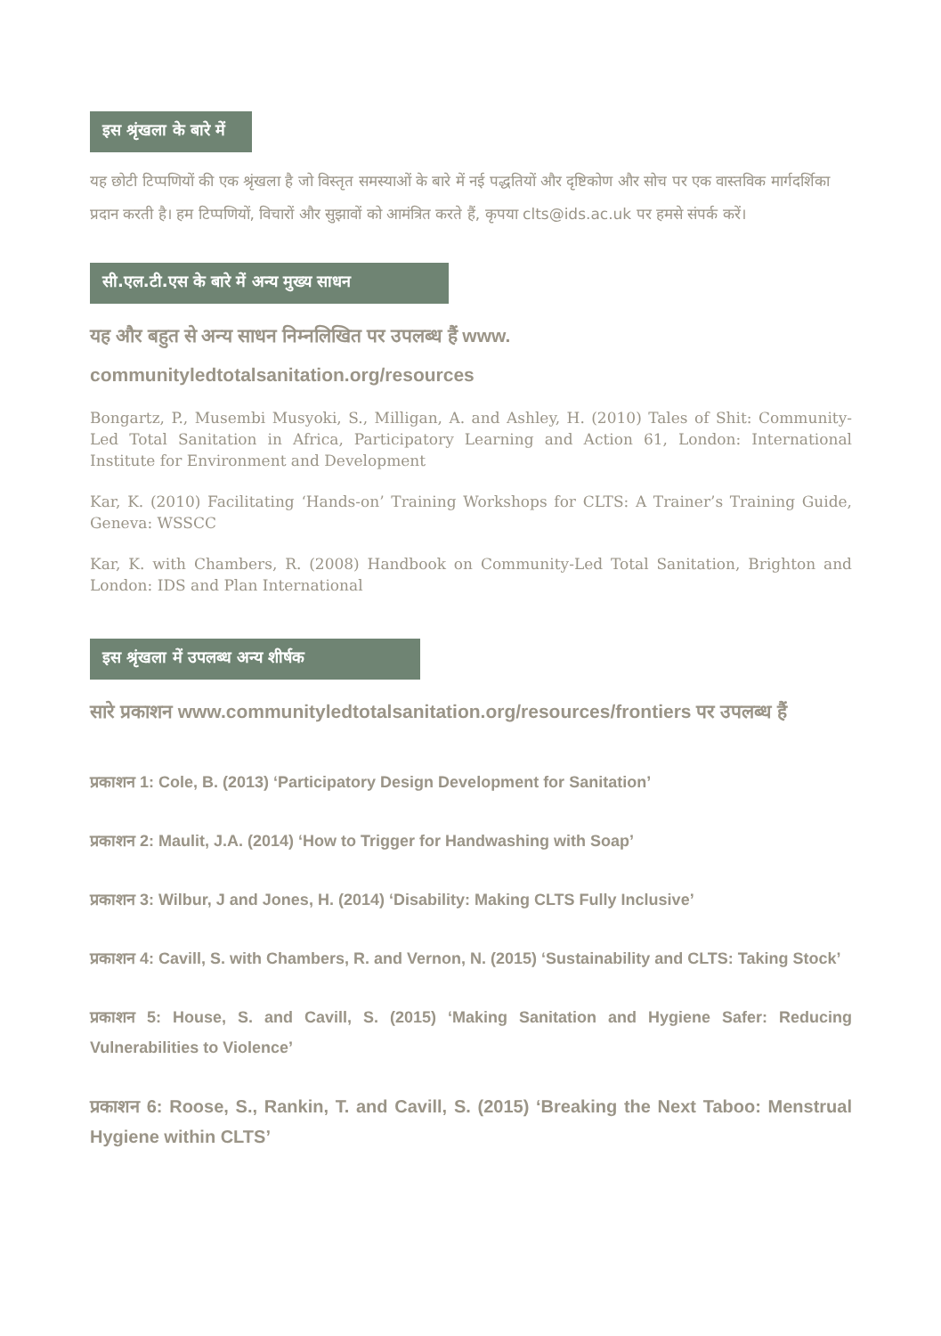इस श्रृंखला के बारे में
यह छोटी टिप्पणियों की एक श्रृंखला है जो विस्तृत समस्याओं के बारे में नई पद्धतियों और दृष्टिकोण और सोच पर एक वास्तविक मार्गदर्शिका प्रदान करती है। हम टिप्पणियों, विचारों और सुझावों को आमंत्रित करते हैं, कृपया clts@ids.ac.uk पर हमसे संपर्क करें।
सी.एल.टी.एस के बारे में अन्य मुख्य साधन
यह और बहुत से अन्य साधन निम्नलिखित पर उपलब्ध हैं www. communityledtotalsanitation.org/resources
Bongartz, P., Musembi Musyoki, S., Milligan, A. and Ashley, H. (2010) Tales of Shit: Community-Led Total Sanitation in Africa, Participatory Learning and Action 61, London: International Institute for Environment and Development
Kar, K. (2010) Facilitating ‘Hands-on’ Training Workshops for CLTS: A Trainer’s Training Guide, Geneva: WSSCC
Kar, K. with Chambers, R. (2008) Handbook on Community-Led Total Sanitation, Brighton and London: IDS and Plan International
इस श्रृंखला में उपलब्ध अन्य शीर्षक
सारे प्रकाशन www.communityledtotalsanitation.org/resources/frontiers पर उपलब्ध हैं
प्रकाशन 1: Cole, B. (2013) ‘Participatory Design Development for Sanitation’
प्रकाशन 2: Maulit, J.A. (2014) ‘How to Trigger for Handwashing with Soap’
प्रकाशन 3: Wilbur, J and Jones, H. (2014) ‘Disability: Making CLTS Fully Inclusive’
प्रकाशन 4: Cavill, S. with Chambers, R. and Vernon, N. (2015) ‘Sustainability and CLTS: Taking Stock’
प्रकाशन 5: House, S. and Cavill, S. (2015) ‘Making Sanitation and Hygiene Safer: Reducing Vulnerabilities to Violence’
प्रकाशन 6: Roose, S., Rankin, T. and Cavill, S. (2015) ‘Breaking the Next Taboo: Menstrual Hygiene within CLTS’